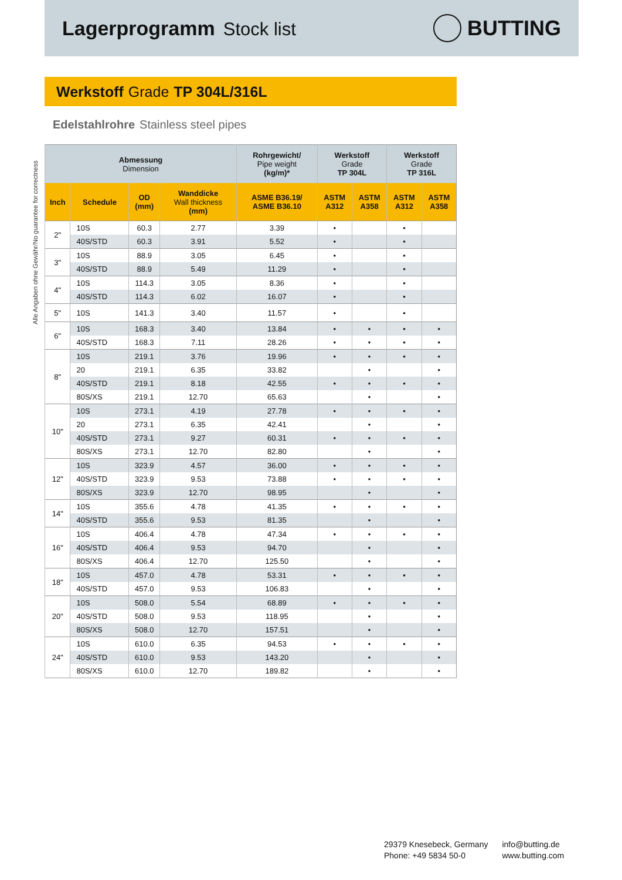Lagerprogramm Stock list
BUTTING
Werkstoff Grade TP 304L/316L
Edelstahlrohre Stainless steel pipes
Alle Angaben ohne Gewähr/No guarantee for correctness
| Abmessung Dimension | | | | Rohrgewicht/ Pipe weight (kg/m)* | Werkstoff Grade TP 304L | | Werkstoff Grade TP 316L | |
| --- | --- | --- | --- | --- | --- | --- | --- | --- |
| Inch | Schedule | OD (mm) | Wanddicke Wall thickness (mm) | ASME B36.19/ ASME B36.10 | ASTM A312 | ASTM A358 | ASTM A312 | ASTM A358 |
| 2" | 10S | 60.3 | 2.77 | 3.39 | • | | • | |
| | 40S/STD | 60.3 | 3.91 | 5.52 | • | | • | |
| 3" | 10S | 88.9 | 3.05 | 6.45 | • | | • | |
| | 40S/STD | 88.9 | 5.49 | 11.29 | • | | • | |
| 4" | 10S | 114.3 | 3.05 | 8.36 | • | | • | |
| | 40S/STD | 114.3 | 6.02 | 16.07 | • | | • | |
| 5" | 10S | 141.3 | 3.40 | 11.57 | • | | • | |
| 6" | 10S | 168.3 | 3.40 | 13.84 | • | • | • | • |
| | 40S/STD | 168.3 | 7.11 | 28.26 | • | • | • | • |
| 8" | 10S | 219.1 | 3.76 | 19.96 | • | • | • | • |
| | 20 | 219.1 | 6.35 | 33.82 | | • | | • |
| | 40S/STD | 219.1 | 8.18 | 42.55 | • | • | • | • |
| | 80S/XS | 219.1 | 12.70 | 65.63 | | • | | • |
| 10" | 10S | 273.1 | 4.19 | 27.78 | • | • | • | • |
| | 20 | 273.1 | 6.35 | 42.41 | | • | | • |
| | 40S/STD | 273.1 | 9.27 | 60.31 | • | • | • | • |
| | 80S/XS | 273.1 | 12.70 | 82.80 | | • | | • |
| 12" | 10S | 323.9 | 4.57 | 36.00 | • | • | • | • |
| | 40S/STD | 323.9 | 9.53 | 73.88 | • | • | • | • |
| | 80S/XS | 323.9 | 12.70 | 98.95 | | • | | • |
| 14" | 10S | 355.6 | 4.78 | 41.35 | • | • | • | • |
| | 40S/STD | 355.6 | 9.53 | 81.35 | | • | | • |
| 16" | 10S | 406.4 | 4.78 | 47.34 | • | • | • | • |
| | 40S/STD | 406.4 | 9.53 | 94.70 | | • | | • |
| | 80S/XS | 406.4 | 12.70 | 125.50 | | • | | • |
| 18" | 10S | 457.0 | 4.78 | 53.31 | • | • | • | • |
| | 40S/STD | 457.0 | 9.53 | 106.83 | | • | | • |
| 20" | 10S | 508.0 | 5.54 | 68.89 | • | • | • | • |
| | 40S/STD | 508.0 | 9.53 | 118.95 | | • | | • |
| | 80S/XS | 508.0 | 12.70 | 157.51 | | • | | • |
| 24" | 10S | 610.0 | 6.35 | 94.53 | • | • | • | • |
| | 40S/STD | 610.0 | 9.53 | 143.20 | | • | | • |
| | 80S/XS | 610.0 | 12.70 | 189.82 | | • | | • |
29379 Knesebeck, Germany
Phone: +49 5834 50-0
info@butting.de
www.butting.com